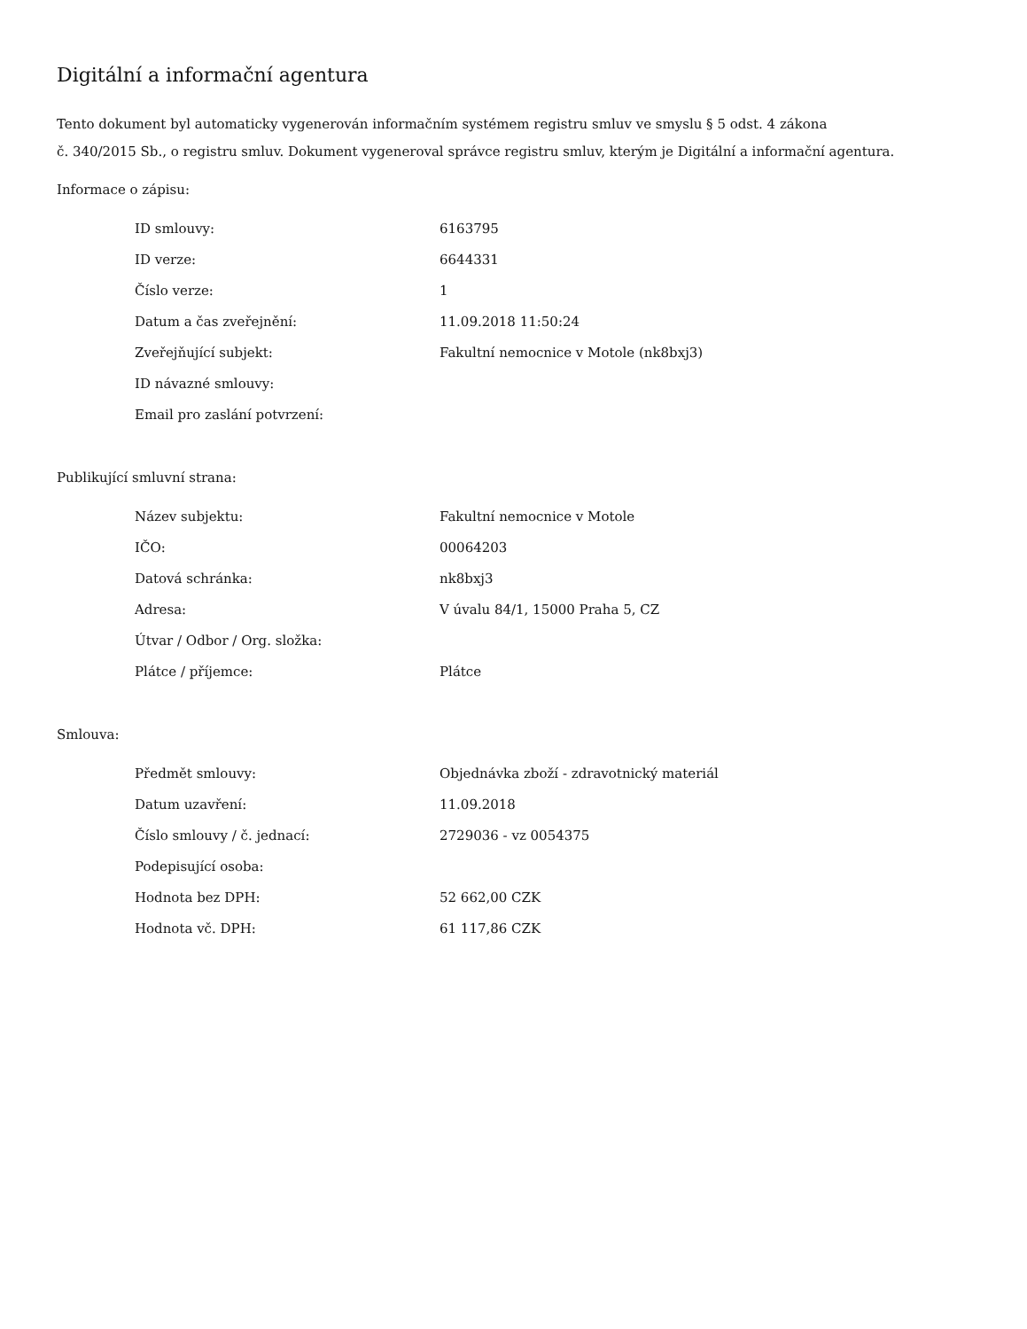Digitální a informační agentura
Tento dokument byl automaticky vygenerován informačním systémem registru smluv ve smyslu § 5 odst. 4 zákona
č. 340/2015 Sb., o registru smluv. Dokument vygeneroval správce registru smluv, kterým je Digitální a informační agentura.
Informace o zápisu:
| ID smlouvy: | 6163795 |
| ID verze: | 6644331 |
| Číslo verze: | 1 |
| Datum a čas zveřejnění: | 11.09.2018 11:50:24 |
| Zveřejňující subjekt: | Fakultní nemocnice v Motole (nk8bxj3) |
| ID návazné smlouvy: | |
| Email pro zaslání potvrzení: | |
Publikující smluvní strana:
| Název subjektu: | Fakultní nemocnice v Motole |
| IČO: | 00064203 |
| Datová schránka: | nk8bxj3 |
| Adresa: | V úvalu 84/1, 15000 Praha 5, CZ |
| Útvar / Odbor / Org. složka: | |
| Plátce / příjemce: | Plátce |
Smlouva:
| Předmět smlouvy: | Objednávka zboží - zdravotnický materiál |
| Datum uzavření: | 11.09.2018 |
| Číslo smlouvy / č. jednací: | 2729036 - vz 0054375 |
| Podepisující osoba: | |
| Hodnota bez DPH: | 52 662,00 CZK |
| Hodnota vč. DPH: | 61 117,86 CZK |